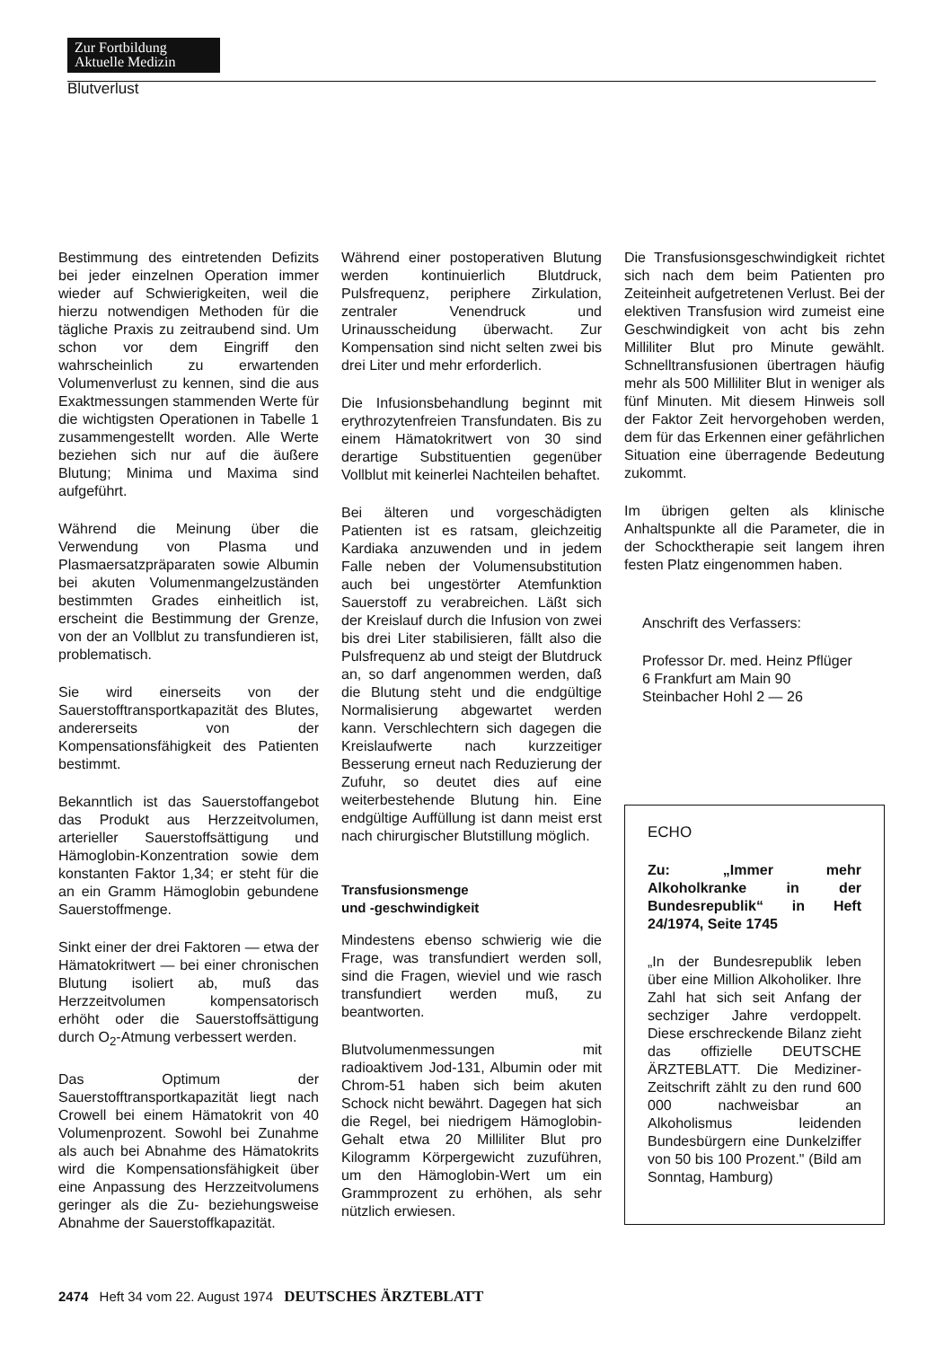Zur Fortbildung
Aktuelle Medizin
Blutverlust
Bestimmung des eintretenden Defizits bei jeder einzelnen Operation immer wieder auf Schwierigkeiten, weil die hierzu notwendigen Methoden für die tägliche Praxis zu zeitraubend sind. Um schon vor dem Eingriff den wahrscheinlich zu erwartenden Volumenverlust zu kennen, sind die aus Exaktmessungen stammenden Werte für die wichtigsten Operationen in Tabelle 1 zusammengestellt worden. Alle Werte beziehen sich nur auf die äußere Blutung; Minima und Maxima sind aufgeführt.
Während die Meinung über die Verwendung von Plasma und Plasmaersatzpräparaten sowie Albumin bei akuten Volumenmangelzuständen bestimmten Grades einheitlich ist, erscheint die Bestimmung der Grenze, von der an Vollblut zu transfundieren ist, problematisch.
Sie wird einerseits von der Sauerstofftransportkapazität des Blutes, andererseits von der Kompensationsfähigkeit des Patienten bestimmt.
Bekanntlich ist das Sauerstoffangebot das Produkt aus Herzzeitvolumen, arterieller Sauerstoffsättigung und Hämoglobin-Konzentration sowie dem konstanten Faktor 1,34; er steht für die an ein Gramm Hämoglobin gebundene Sauerstoffmenge.
Sinkt einer der drei Faktoren — etwa der Hämatokritwert — bei einer chronischen Blutung isoliert ab, muß das Herzzeitvolumen kompensatorisch erhöht oder die Sauerstoffsättigung durch O<sub>2</sub>-Atmung verbessert werden.
Das Optimum der Sauerstofftransportkapazität liegt nach Crowell bei einem Hämatokrit von 40 Volumenprozent. Sowohl bei Zunahme als auch bei Abnahme des Hämatokrits wird die Kompensationsfähigkeit über eine Anpassung des Herzzeitvolumens geringer als die Zu- beziehungsweise Abnahme der Sauerstoffkapazität.
Während einer postoperativen Blutung werden kontinuierlich Blutdruck, Pulsfrequenz, periphere Zirkulation, zentraler Venendruck und Urinausscheidung überwacht. Zur Kompensation sind nicht selten zwei bis drei Liter und mehr erforderlich.
Die Infusionsbehandlung beginnt mit erythrozytenfreien Transfundaten. Bis zu einem Hämatokritwert von 30 sind derartige Substituentien gegenüber Vollblut mit keinerlei Nachteilen behaftet.
Bei älteren und vorgeschädigten Patienten ist es ratsam, gleichzeitig Kardiaka anzuwenden und in jedem Falle neben der Volumensubstitution auch bei ungestörter Atemfunktion Sauerstoff zu verabreichen. Läßt sich der Kreislauf durch die Infusion von zwei bis drei Liter stabilisieren, fällt also die Pulsfrequenz ab und steigt der Blutdruck an, so darf angenommen werden, daß die Blutung steht und die endgültige Normalisierung abgewartet werden kann. Verschlechtern sich dagegen die Kreislaufwerte nach kurzzeitiger Besserung erneut nach Reduzierung der Zufuhr, so deutet dies auf eine weiterbestehende Blutung hin. Eine endgültige Auffüllung ist dann meist erst nach chirurgischer Blutstillung möglich.
Transfusionsmenge
und -geschwindigkeit
Mindestens ebenso schwierig wie die Frage, was transfundiert werden soll, sind die Fragen, wieviel und wie rasch transfundiert werden muß, zu beantworten.
Blutvolumenmessungen mit radioaktivem Jod-131, Albumin oder mit Chrom-51 haben sich beim akuten Schock nicht bewährt. Dagegen hat sich die Regel, bei niedrigem Hämoglobin-Gehalt etwa 20 Milliliter Blut pro Kilogramm Körpergewicht zuzuführen, um den Hämoglobin-Wert um ein Grammprozent zu erhöhen, als sehr nützlich erwiesen.
Die Transfusionsgeschwindigkeit richtet sich nach dem beim Patienten pro Zeiteinheit aufgetretenen Verlust. Bei der elektiven Transfusion wird zumeist eine Geschwindigkeit von acht bis zehn Milliliter Blut pro Minute gewählt. Schnelltransfusionen übertragen häufig mehr als 500 Milliliter Blut in weniger als fünf Minuten. Mit diesem Hinweis soll der Faktor Zeit hervorgehoben werden, dem für das Erkennen einer gefährlichen Situation eine überragende Bedeutung zukommt.
Im übrigen gelten als klinische Anhaltspunkte all die Parameter, die in der Schocktherapie seit langem ihren festen Platz eingenommen haben.
Anschrift des Verfassers:
Professor Dr. med. Heinz Pflüger
6 Frankfurt am Main 90
Steinbacher Hohl 2 — 26
ECHO
Zu: „Immer mehr Alkoholkranke in der Bundesrepublik“ in Heft 24/1974, Seite 1745
„In der Bundesrepublik leben über eine Million Alkoholiker. Ihre Zahl hat sich seit Anfang der sechziger Jahre verdoppelt. Diese erschreckende Bilanz zieht das offizielle DEUTSCHE ÄRZTEBLATT. Die Mediziner-Zeitschrift zählt zu den rund 600 000 nachweisbar an Alkoholismus leidenden Bundesbürgern eine Dunkelziffer von 50 bis 100 Prozent." (Bild am Sonntag, Hamburg)
2474 Heft 34 vom 22. August 1974 DEUTSCHES ÄRZTEBLATT